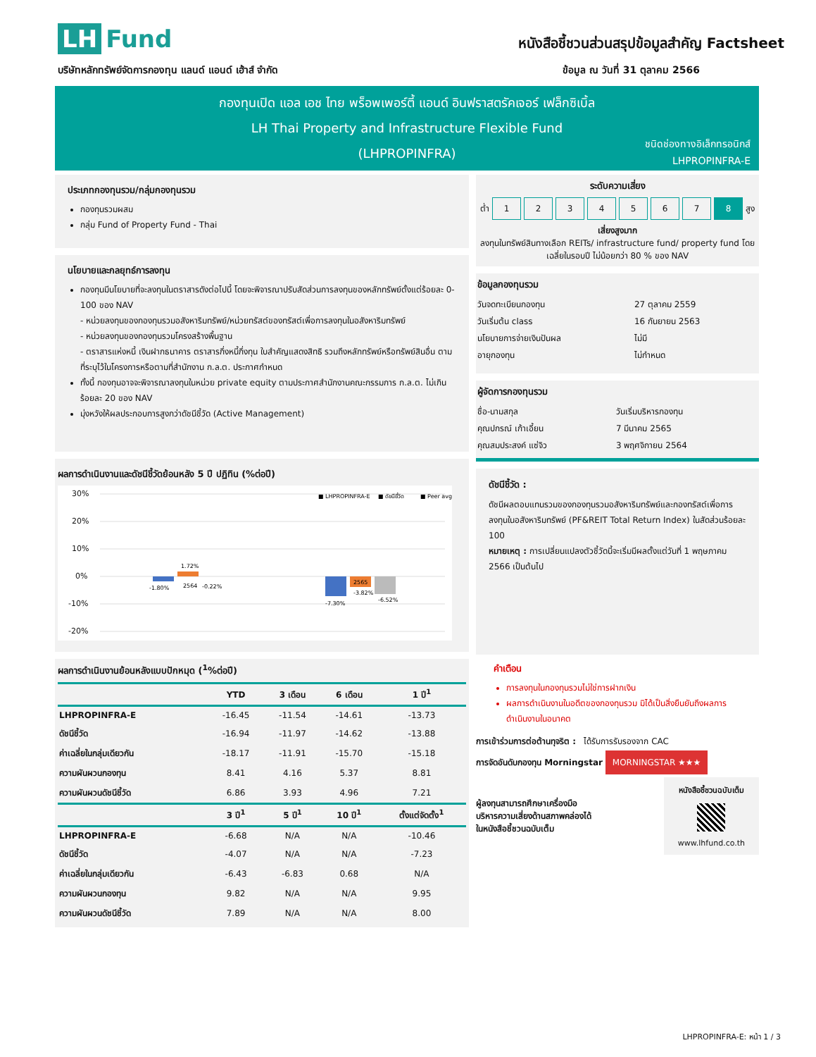LH Fund
หนังสือชี้ชวนส่วนสรุปข้อมูลสำคัญ Factsheet
บริษัทหลักทรัพย์จัดการกองทุน แลนด์ แอนด์ เฮ้าส์ จำกัด
ข้อมูล ณ วันที่ 31 ตุลาคม 2566
กองทุนเปิด แอล เอช ไทย พร็อพเพอร์ตี้ แอนด์ อินฟราสตรัคเจอร์ เฟล็กซิเบิ้ล
LH Thai Property and Infrastructure Flexible Fund
(LHPROPINFRA)
ชนิดช่องทางอิเล็กทรอนิกส์
LHPROPINFRA-E
ประเภทกองทุนรวม/กลุ่มกองทุนรวม
กองทุนรวมผสม
กลุ่ม Fund of Property Fund - Thai
นโยบายและกลยุทธ์การลงทุน
กองทุนมีนโยบายที่จะลงทุนในตราสารดังต่อไปนี้ โดยจะพิจารณาปรับสัดส่วนการลงทุนของหลักทรัพย์ตั้งแต่ร้อยละ 0-100 ของ NAV
- หน่วยลงทุนของกองทุนรวมอสังหาริมทรัพย์/หน่วยทรัสต์ของทรัสต์เพื่อการลงทุนในอสังหาริมทรัพย์
- หน่วยลงทุนของกองทุนรวมโครงสร้างพื้นฐาน
- ตราสารแห่งหนี้ เงินฝากธนาคาร ตราสารกึ่งหนี้กึ่งทุน ใบสำคัญแสดงสิทธิ รวมถึงหลักทรัพย์หรือทรัพย์สินอื่น ตามที่ระบุไว้ในโครงการหรือตามที่สำนักงาน ก.ล.ต. ประกาศกำหนด
ทั้งนี้ กองทุนอาจจะพิจารณาลงทุนในหน่วย private equity ตามประกาศสำนักงานคณะกรรมการ ก.ล.ต. ไม่เกินร้อยละ 20 ของ NAV
มุ่งหวังให้ผลประกอบการสูงกว่าดัชนีชี้วัด (Active Management)
ผลการดำเนินงานและดัชนีชี้วัดย้อนหลัง 5 ปี ปฏิทิน (%ต่อปี)
30%
20%
10%
0%
-10%
-20%
-1.80%
1.72%
2564
-0.22%
-7.30%
2565
-3.82%
-6.52%
■ LHPROPINFRA-E
■ ดัชนีชี้วัด
■ Peer avg
ผลการดำเนินงานย้อนหลังแบบปักหมุด (<sup>1</sup>%ต่อปี)
| | YTD | 3 เดือน | 6 เดือน | 1 ปี<sup>1</sup> |
| --- | --- | --- | --- | --- |
| LHPROPINFRA-E | -16.45 | -11.54 | -14.61 | -13.73 |
| ดัชนีชี้วัด | -16.94 | -11.97 | -14.62 | -13.88 |
| ค่าเฉลี่ยในกลุ่มเดียวกัน | -18.17 | -11.91 | -15.70 | -15.18 |
| ความผันผวนกองทุน | 8.41 | 4.16 | 5.37 | 8.81 |
| ความผันผวนดัชนีชี้วัด | 6.86 | 3.93 | 4.96 | 7.21 |
| | 3 ปี<sup>1</sup> | 5 ปี<sup>1</sup> | 10 ปี<sup>1</sup> | ตั้งแต่จัดตั้ง<sup>1</sup> |
| LHPROPINFRA-E | -6.68 | N/A | N/A | -10.46 |
| ดัชนีชี้วัด | -4.07 | N/A | N/A | -7.23 |
| ค่าเฉลี่ยในกลุ่มเดียวกัน | -6.43 | -6.83 | 0.68 | N/A |
| ความผันผวนกองทุน | 9.82 | N/A | N/A | 9.95 |
| ความผันผวนดัชนีชี้วัด | 7.89 | N/A | N/A | 8.00 |
ระดับความเสี่ยง
ต่ำ
1 2 3 4 5 6 7 8
สูง
เสี่ยงสูงมาก
ลงทุนในทรัพย์สินทางเลือก REITs/ infrastructure fund/ property fund โดยเฉลี่ยในรอบปี ไม่น้อยกว่า 80 % ของ NAV
ข้อมูลกองทุนรวม
| วันจดทะเบียนกองทุน | 27 ตุลาคม 2559 |
| วันเริ่มต้น class | 16 กันยายน 2563 |
| นโยบายการจ่ายเงินปันผล | ไม่มี |
| อายุกองทุน | ไม่กำหนด |
ผู้จัดการกองทุนรวม
| ชื่อ-นามสกุล | วันเริ่มบริหารกองทุน |
| คุณปกรณ์ เก้าเอี้ยน | 7 มีนาคม 2565 |
| คุณสมประสงค์ แซ่จิว | 3 พฤศจิกายน 2564 |
ดัชนีชี้วัด :
ดัชนีผลตอบแทนรวมของกองทุนรวมอสังหาริมทรัพย์และกองทรัสต์เพื่อการลงทุนในอสังหาริมทรัพย์ (PF&REIT Total Return Index) ในสัดส่วนร้อยละ 100
หมายเหตุ : การเปลี่ยนแปลงตัวชี้วัดนี้จะเริ่มมีผลตั้งแต่วันที่ 1 พฤษภาคม 2566 เป็นต้นไป
คำเตือน
การลงทุนในกองทุนรวมไม่ใช่การฝากเงิน
ผลการดำเนินงานในอดีตของกองทุนรวม มิได้เป็นสิ่งยืนยันถึงผลการดำเนินงานในอนาคต
การเข้าร่วมการต่อต้านทุจริต : ได้รับการรับรองจาก CAC
การจัดอันดับกองทุน Morningstar MORNINGSTAR ★★★
ผู้ลงทุนสามารถศึกษาเครื่องมือ
บริหารความเสี่ยงด้านสภาพคล่องได้
ในหนังสือชี้ชวนฉบับเต็ม
หนังสือชี้ชวนฉบับเต็ม
www.lhfund.co.th
LHPROPINFRA-E: หน้า 1 / 3